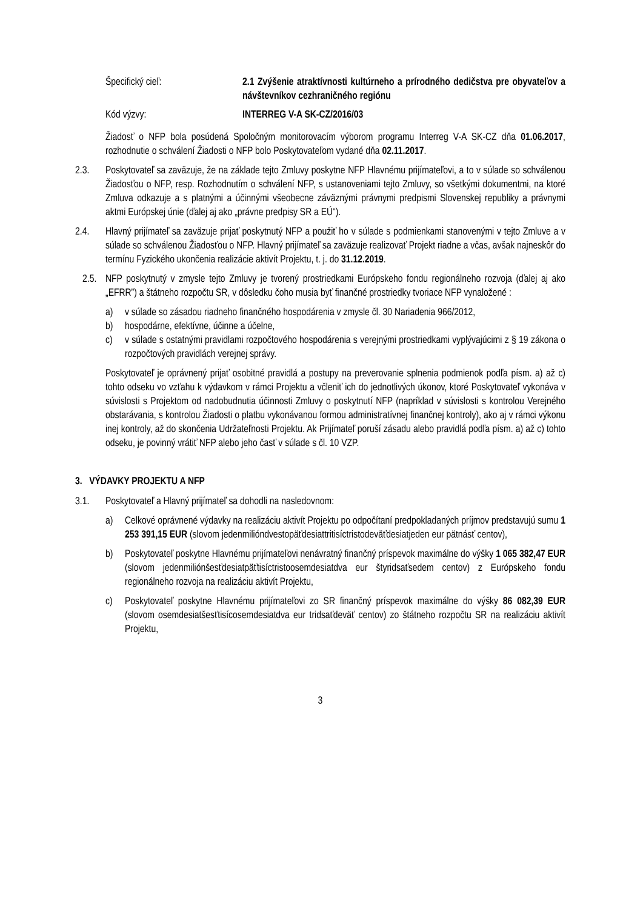Špecifický cieľ: 2.1 Zvýšenie atraktívnosti kultúrneho a prírodného dedičstva pre obyvateľov a návštevníkov cezhraničného regiónu
Kód výzvy: INTERREG V-A SK-CZ/2016/03
Žiadosť o NFP bola posúdená Spoločným monitorovacím výborom programu Interreg V-A SK-CZ dňa 01.06.2017, rozhodnutie o schválení Žiadosti o NFP bolo Poskytovateľom vydané dňa 02.11.2017.
2.3. Poskytovateľ sa zaväzuje, že na základe tejto Zmluvy poskytne NFP Hlavnému prijímateľovi, a to v súlade so schválenou Žiadosťou o NFP, resp. Rozhodnutím o schválení NFP, s ustanoveniami tejto Zmluvy, so všetkými dokumentmi, na ktoré Zmluva odkazuje a s platnými a účinnými všeobecne záväznými právnymi predpismi Slovenskej republiky a právnymi aktmi Európskej únie (ďalej aj ako „právne predpisy SR a EÚ“).
2.4. Hlavný prijímateľ sa zaväzuje prijať poskytnutý NFP a použiť ho v súlade s podmienkami stanovenými v tejto Zmluve a v súlade so schválenou Žiadosťou o NFP. Hlavný prijímateľ sa zaväzuje realizovať Projekt riadne a včas, avšak najneskôr do termínu Fyzického ukončenia realizácie aktivít Projektu, t. j. do 31.12.2019.
2.5.
NFP poskytnutý v zmysle tejto Zmluvy je tvorený prostriedkami Európskeho fondu regionálneho rozvoja (ďalej aj ako „EFRR”) a štátneho rozpočtu SR, v dôsledku čoho musia byť finančné prostriedky tvoriace NFP vynaložené :
a) v súlade so zásadou riadneho finančného hospodárenia v zmysle čl. 30 Nariadenia 966/2012,
b) hospodárne, efektívne, účinne a účelne,
c) v súlade s ostatnými pravidlami rozpočtového hospodárenia s verejnými prostriedkami vyplývajúcimi z § 19 zákona o rozpočtových pravidlách verejnej správy.
Poskytovateľ je oprávnený prijať osobitné pravidlá a postupy na preverovanie splnenia podmienok podľa písm. a) až c) tohto odseku vo vzťahu k výdavkom v rámci Projektu a včleniť ich do jednotlivých úkonov, ktoré Poskytovateľ vykonáva v súvislosti s Projektom od nadobudnutia účinnosti Zmluvy o poskytnutí NFP (napríklad v súvislosti s kontrolou Verejného obstarávania, s kontrolou Žiadosti o platbu vykonávanou formou administratívnej finančnej kontroly), ako aj v rámci výkonu inej kontroly, až do skončenia Udržateľnosti Projektu. Ak Prijímateľ poruší zásadu alebo pravidlá podľa písm. a) až c) tohto odseku, je povinný vrátiť NFP alebo jeho časť v súlade s čl. 10 VZP.
3. VÝDAVKY PROJEKTU A NFP
3.1. Poskytovateľ a Hlavný prijímateľ sa dohodli na nasledovnom:
a) Celkové oprávnené výdavky na realizáciu aktivít Projektu po odpočítaní predpokladaných príjmov predstavujú sumu 1 253 391,15 EUR (slovom jedenmilióndvestopäťdesiattritisíctristodeväťdesiatjeden eur pätnásť centov),
b) Poskytovateľ poskytne Hlavnému prijímateľovi nenávratný finančný príspevok maximálne do výšky 1 065 382,47 EUR (slovom jedenmiliónšesťdesiatpäťtisíctristoosemdesiatdva eur štyridsaťsedem centov) z Európskeho fondu regionálneho rozvoja na realizáciu aktivít Projektu,
c) Poskytovateľ poskytne Hlavnému prijímateľovi zo SR finančný príspevok maximálne do výšky 86 082,39 EUR (slovom osemdesiatšesťtisícosemdesiatdva eur tridsaťdeväť centov) zo štátneho rozpočtu SR na realizáciu aktivít Projektu,
3